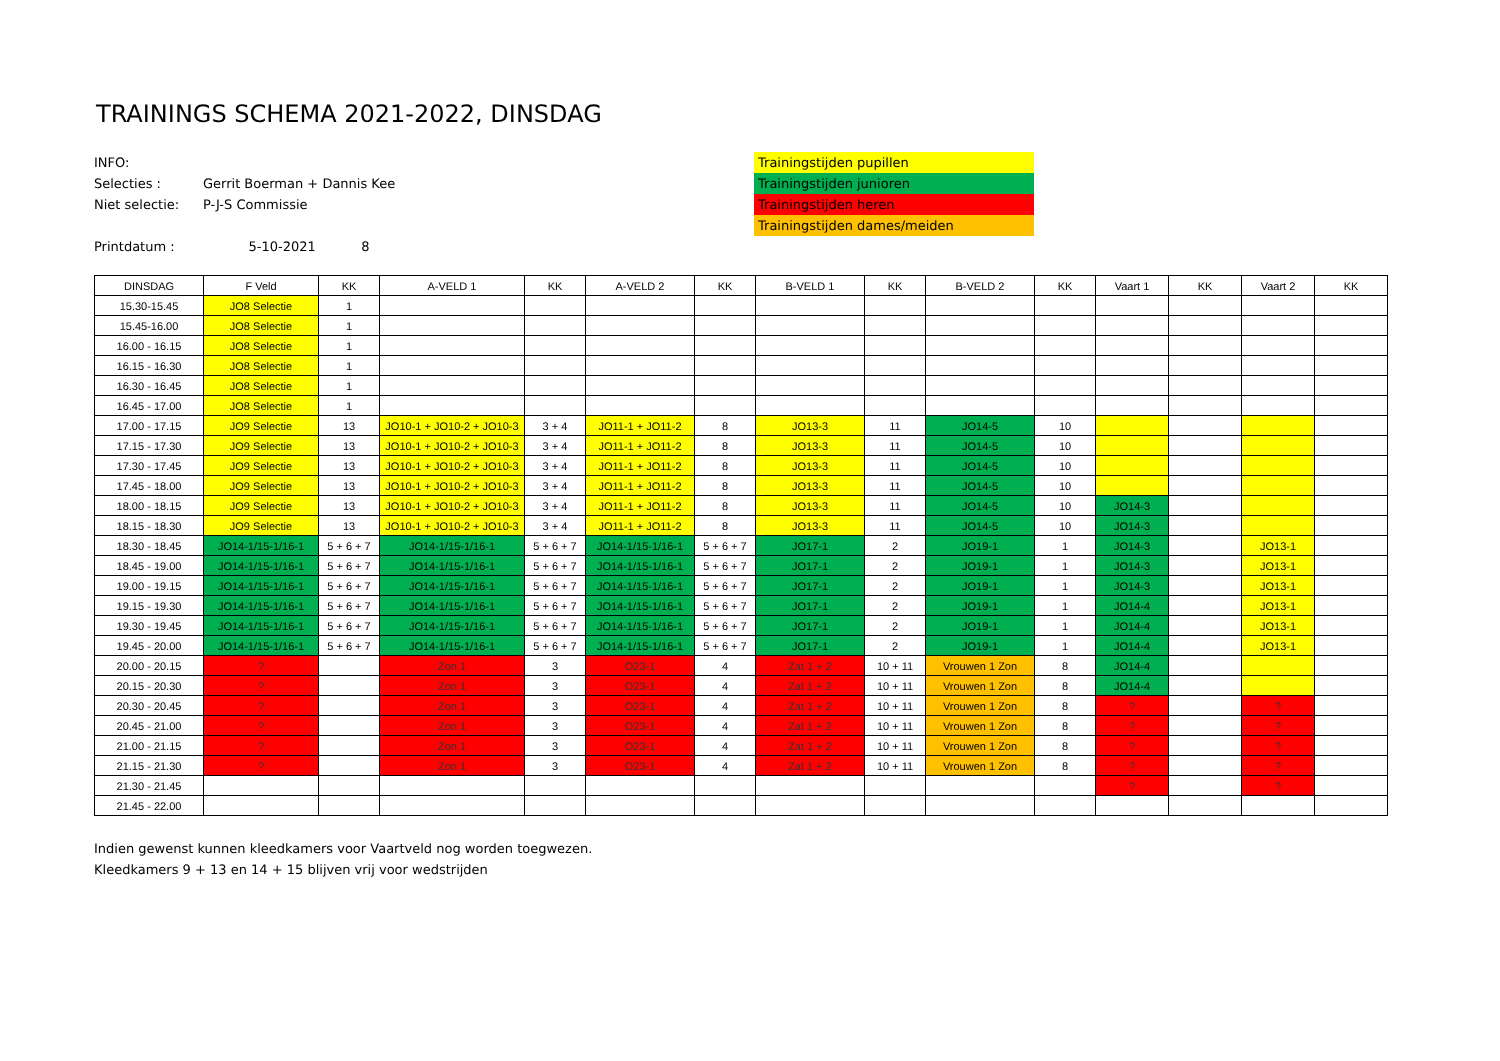TRAININGS SCHEMA 2021-2022, DINSDAG
INFO:
Selecties : Gerrit Boerman + Dannis Kee
Niet selectie: P-J-S Commissie
Printdatum : 5-10-2021 8
Trainingstijden pupillen
Trainingstijden junioren
Trainingstijden heren
Trainingstijden dames/meiden
| DINSDAG | F Veld | KK | A-VELD 1 | KK | A-VELD 2 | KK | B-VELD 1 | KK | B-VELD 2 | KK | Vaart 1 | KK | Vaart 2 | KK |
| --- | --- | --- | --- | --- | --- | --- | --- | --- | --- | --- | --- | --- | --- | --- |
| 15.30-15.45 | JO8 Selectie | 1 | | | | | | | | | | | | |
| 15.45-16.00 | JO8 Selectie | 1 | | | | | | | | | | | | |
| 16.00 - 16.15 | JO8 Selectie | 1 | | | | | | | | | | | | |
| 16.15 - 16.30 | JO8 Selectie | 1 | | | | | | | | | | | | |
| 16.30 - 16.45 | JO8 Selectie | 1 | | | | | | | | | | | | |
| 16.45 - 17.00 | JO8 Selectie | 1 | | | | | | | | | | | | |
| 17.00 - 17.15 | JO9 Selectie | 13 | JO10-1 + JO10-2 + JO10-3 | 3 + 4 | JO11-1 + JO11-2 | 8 | JO13-3 | 11 | JO14-5 | 10 | | | | |
| 17.15 - 17.30 | JO9 Selectie | 13 | JO10-1 + JO10-2 + JO10-3 | 3 + 4 | JO11-1 + JO11-2 | 8 | JO13-3 | 11 | JO14-5 | 10 | | | | |
| 17.30 - 17.45 | JO9 Selectie | 13 | JO10-1 + JO10-2 + JO10-3 | 3 + 4 | JO11-1 + JO11-2 | 8 | JO13-3 | 11 | JO14-5 | 10 | | | | |
| 17.45 - 18.00 | JO9 Selectie | 13 | JO10-1 + JO10-2 + JO10-3 | 3 + 4 | JO11-1 + JO11-2 | 8 | JO13-3 | 11 | JO14-5 | 10 | | | | |
| 18.00 - 18.15 | JO9 Selectie | 13 | JO10-1 + JO10-2 + JO10-3 | 3 + 4 | JO11-1 + JO11-2 | 8 | JO13-3 | 11 | JO14-5 | 10 | JO14-3 | | | |
| 18.15 - 18.30 | JO9 Selectie | 13 | JO10-1 + JO10-2 + JO10-3 | 3 + 4 | JO11-1 + JO11-2 | 8 | JO13-3 | 11 | JO14-5 | 10 | JO14-3 | | | |
| 18.30 - 18.45 | JO14-1/15-1/16-1 | 5 + 6 + 7 | JO14-1/15-1/16-1 | 5 + 6 + 7 | JO14-1/15-1/16-1 | 5 + 6 + 7 | JO17-1 | 2 | JO19-1 | 1 | JO14-3 | | JO13-1 | |
| 18.45 - 19.00 | JO14-1/15-1/16-1 | 5 + 6 + 7 | JO14-1/15-1/16-1 | 5 + 6 + 7 | JO14-1/15-1/16-1 | 5 + 6 + 7 | JO17-1 | 2 | JO19-1 | 1 | JO14-3 | | JO13-1 | |
| 19.00 - 19.15 | JO14-1/15-1/16-1 | 5 + 6 + 7 | JO14-1/15-1/16-1 | 5 + 6 + 7 | JO14-1/15-1/16-1 | 5 + 6 + 7 | JO17-1 | 2 | JO19-1 | 1 | JO14-3 | | JO13-1 | |
| 19.15 - 19.30 | JO14-1/15-1/16-1 | 5 + 6 + 7 | JO14-1/15-1/16-1 | 5 + 6 + 7 | JO14-1/15-1/16-1 | 5 + 6 + 7 | JO17-1 | 2 | JO19-1 | 1 | JO14-4 | | JO13-1 | |
| 19.30 - 19.45 | JO14-1/15-1/16-1 | 5 + 6 + 7 | JO14-1/15-1/16-1 | 5 + 6 + 7 | JO14-1/15-1/16-1 | 5 + 6 + 7 | JO17-1 | 2 | JO19-1 | 1 | JO14-4 | | JO13-1 | |
| 19.45 - 20.00 | JO14-1/15-1/16-1 | 5 + 6 + 7 | JO14-1/15-1/16-1 | 5 + 6 + 7 | JO14-1/15-1/16-1 | 5 + 6 + 7 | JO17-1 | 2 | JO19-1 | 1 | JO14-4 | | JO13-1 | |
| 20.00 - 20.15 | ? | | Zon 1 | 3 | O23-1 | 4 | Zat 1 + 2 | 10 + 11 | Vrouwen 1 Zon | 8 | JO14-4 | | | |
| 20.15 - 20.30 | ? | | Zon 1 | 3 | O23-1 | 4 | Zat 1 + 2 | 10 + 11 | Vrouwen 1 Zon | 8 | JO14-4 | | | |
| 20.30 - 20.45 | ? | | Zon 1 | 3 | O23-1 | 4 | Zat 1 + 2 | 10 + 11 | Vrouwen 1 Zon | 8 | ? | | ? | |
| 20.45 - 21.00 | ? | | Zon 1 | 3 | O23-1 | 4 | Zat 1 + 2 | 10 + 11 | Vrouwen 1 Zon | 8 | ? | | ? | |
| 21.00 - 21.15 | ? | | Zon 1 | 3 | O23-1 | 4 | Zat 1 + 2 | 10 + 11 | Vrouwen 1 Zon | 8 | ? | | ? | |
| 21.15 - 21.30 | ? | | Zon 1 | 3 | O23-1 | 4 | Zat 1 + 2 | 10 + 11 | Vrouwen 1 Zon | 8 | ? | | ? | |
| 21.30 - 21.45 | | | | | | | | | | | ? | | ? | |
| 21.45 - 22.00 | | | | | | | | | | | | | | |
Indien gewenst kunnen kleedkamers voor Vaartveld nog worden toegwezen.
Kleedkamers 9 + 13 en 14 + 15 blijven vrij voor wedstrijden